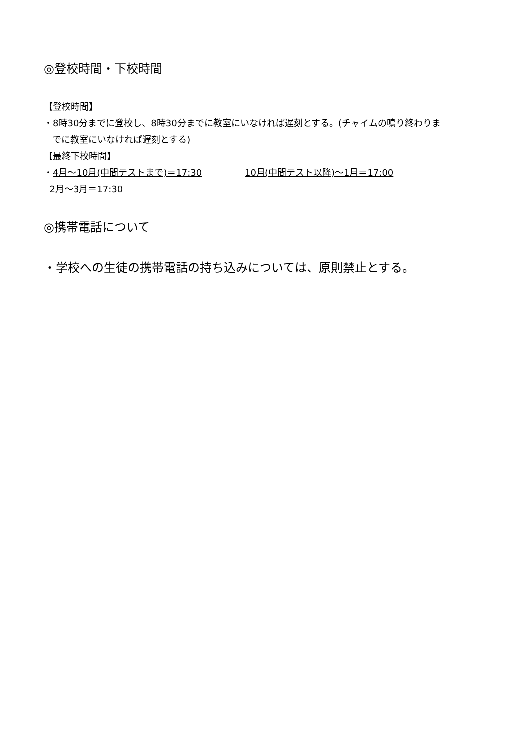◎登校時間・下校時間
【登校時間】
・8時30分までに登校し、8時30分までに教室にいなければ遅刻とする。(チャイムの鳴り終わりま
でに教室にいなければ遅刻とする)
【最終下校時間】
・4月～10月(中間テストまで)＝17:30 10月(中間テスト以降)～1月＝17:00
2月～3月＝17:30
◎携帯電話について
・学校への生徒の携帯電話の持ち込みについては、原則禁止とする。